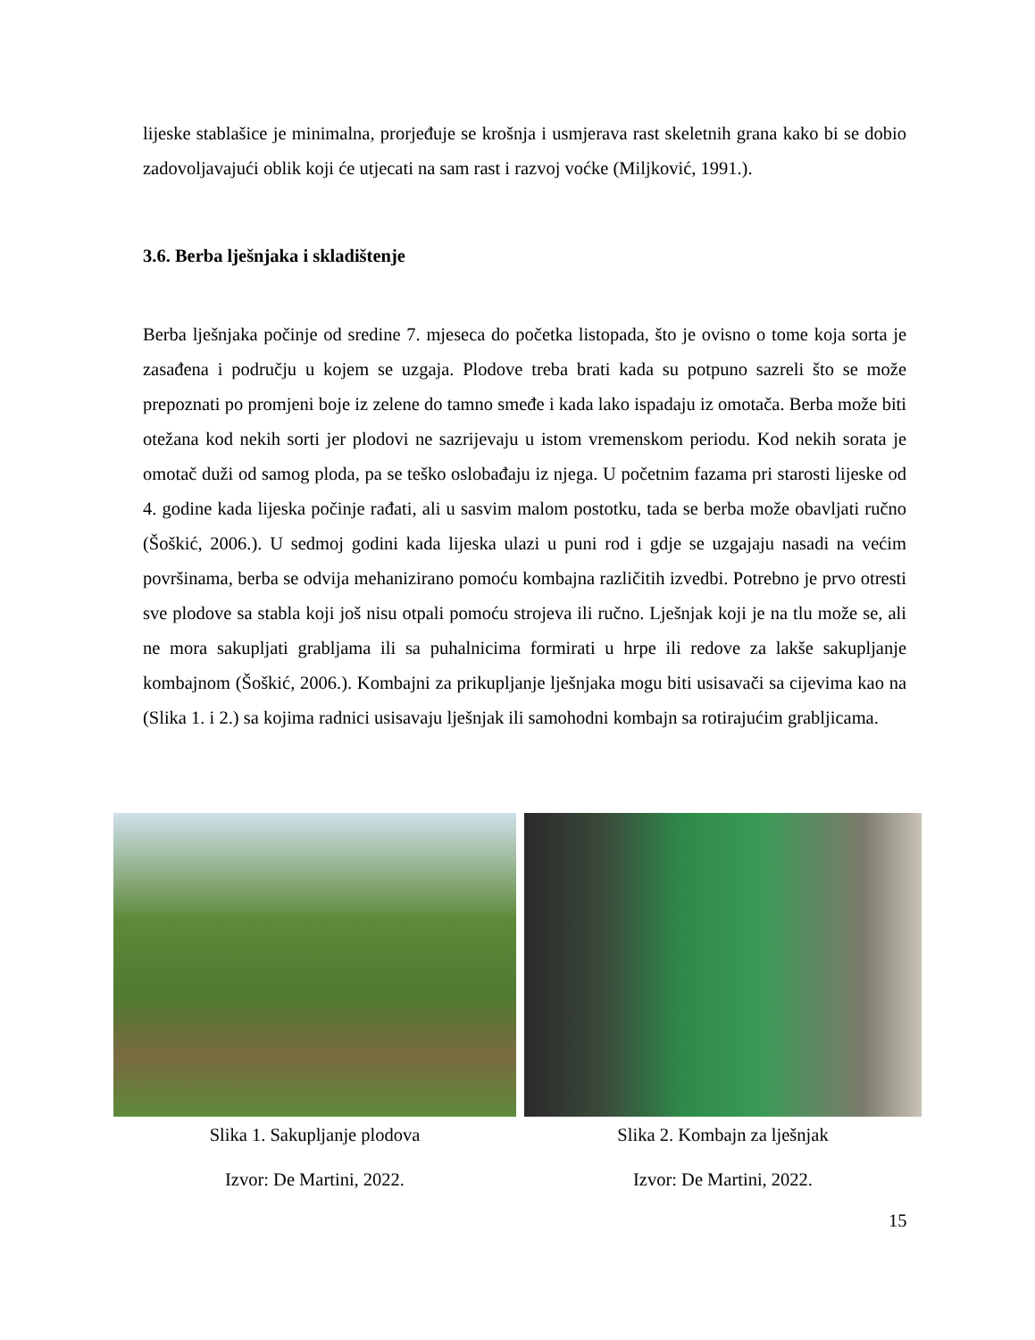lijeske stablašice je minimalna, prorjeđuje se krošnja i usmjerava rast skeletnih grana kako bi se dobio zadovoljavajući oblik koji će utjecati na sam rast i razvoj voćke (Miljković, 1991.).
3.6. Berba lješnjaka i skladištenje
Berba lješnjaka počinje od sredine 7. mjeseca do početka listopada, što je ovisno o tome koja sorta je zasađena i području u kojem se uzgaja. Plodove treba brati kada su potpuno sazreli što se može prepoznati po promjeni boje iz zelene do tamno smeđe i kada lako ispadaju iz omotača. Berba može biti otežana kod nekih sorti jer plodovi ne sazrijevaju u istom vremenskom periodu. Kod nekih sorata je omotač duži od samog ploda, pa se teško oslobađaju iz njega. U početnim fazama pri starosti lijeske od 4. godine kada lijeska počinje rađati, ali u sasvim malom postotku, tada se berba može obavljati ručno (Šoškić, 2006.). U sedmoj godini kada lijeska ulazi u puni rod i gdje se uzgajaju nasadi na većim površinama, berba se odvija mehanizirano pomoću kombajna različitih izvedbi. Potrebno je prvo otresti sve plodove sa stabla koji još nisu otpali pomoću strojeva ili ručno. Lješnjak koji je na tlu može se, ali ne mora sakupljati grabljama ili sa puhalnicima formirati u hrpe ili redove za lakše sakupljanje kombajnom (Šoškić, 2006.). Kombajni za prikupljanje lješnjaka mogu biti usisavači sa cijevima kao na (Slika 1. i 2.) sa kojima radnici usisavaju lješnjak ili samohodni kombajn sa rotirajućim grabljicama.
Slika 1. Sakupljanje plodova
Izvor: De Martini, 2022.
Slika 2. Kombajn za lješnjak
Izvor: De Martini, 2022.
15